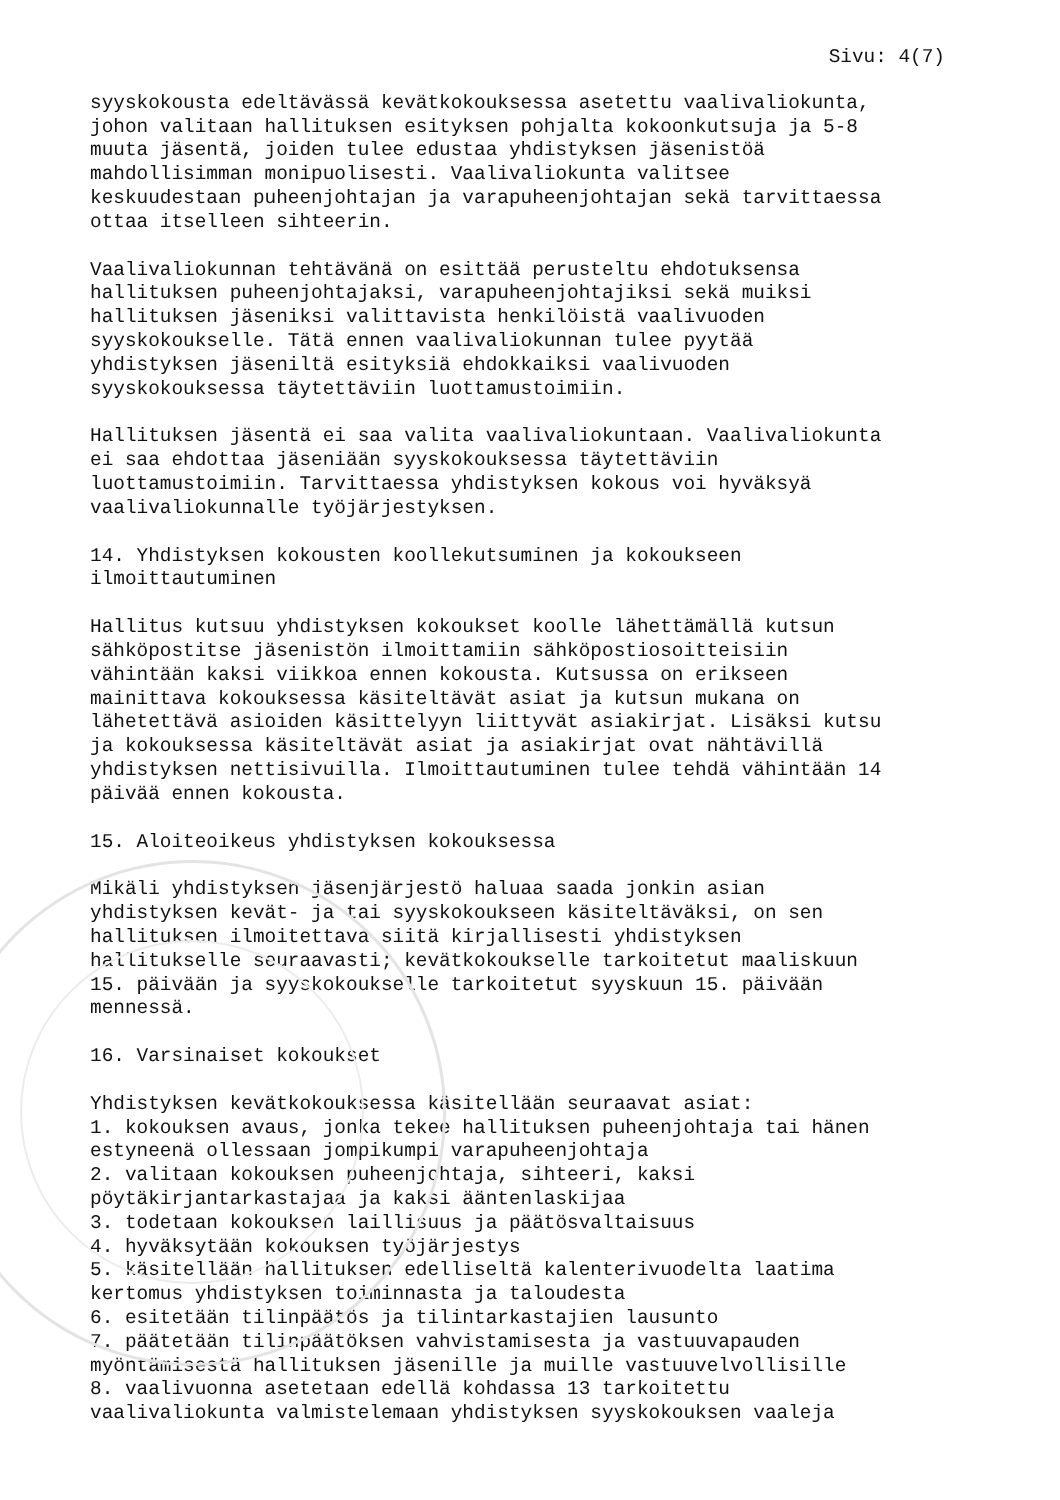Sivu: 4(7)
syyskokousta edeltävässä kevätkokouksessa asetettu vaalivaliokunta, johon valitaan hallituksen esityksen pohjalta kokoonkutsuja ja 5-8 muuta jäsentä, joiden tulee edustaa yhdistyksen jäsenistöä mahdollisimman monipuolisesti. Vaalivaliokunta valitsee keskuudestaan puheenjohtajan ja varapuheenjohtajan sekä tarvittaessa ottaa itselleen sihteerin.
Vaalivaliokunnan tehtävänä on esittää perusteltu ehdotuksensa hallituksen puheenjohtajaksi, varapuheenjohtajiksi sekä muiksi hallituksen jäseniksi valittavista henkilöistä vaalivuoden syyskokoukselle. Tätä ennen vaalivaliokunnan tulee pyytää yhdistyksen jäseniltä esityksiä ehdokkaiksi vaalivuoden syyskokouksessa täytettäviin luottamustoimiin.
Hallituksen jäsentä ei saa valita vaalivaliokuntaan. Vaalivaliokunta ei saa ehdottaa jäseniään syyskokouksessa täytettäviin luottamustoimiin. Tarvittaessa yhdistyksen kokous voi hyväksyä vaalivaliokunnalle työjärjestyksen.
14. Yhdistyksen kokousten koollekutsuminen ja kokoukseen ilmoittautuminen
Hallitus kutsuu yhdistyksen kokoukset koolle lähettämällä kutsun sähköpostitse jäsenistön ilmoittamiin sähköpostiosoitteisiin vähintään kaksi viikkoa ennen kokousta. Kutsussa on erikseen mainittava kokouksessa käsiteltävät asiat ja kutsun mukana on lähetettävä asioiden käsittelyyn liittyvät asiakirjat. Lisäksi kutsu ja kokouksessa käsiteltävät asiat ja asiakirjat ovat nähtävillä yhdistyksen nettisivuilla. Ilmoittautuminen tulee tehdä vähintään 14 päivää ennen kokousta.
15. Aloiteoikeus yhdistyksen kokouksessa
Mikäli yhdistyksen jäsenjärjestö haluaa saada jonkin asian yhdistyksen kevät- ja tai syyskokoukseen käsiteltäväksi, on sen hallituksen ilmoitettava siitä kirjallisesti yhdistyksen hallitukselle seuraavasti; kevätkokoukselle tarkoitetut maaliskuun 15. päivään ja syyskokoukselle tarkoitetut syyskuun 15. päivään mennessä.
16. Varsinaiset kokoukset
Yhdistyksen kevätkokouksessa käsitellään seuraavat asiat: 1. kokouksen avaus, jonka tekee hallituksen puheenjohtaja tai hänen estyneenä ollessaan jompikumpi varapuheenjohtaja 2. valitaan kokouksen puheenjohtaja, sihteeri, kaksi pöytäkirjantarkastajaa ja kaksi ääntenlaskijaa 3. todetaan kokouksen laillisuus ja päätösvaltaisuus 4. hyväksytään kokouksen työjärjestys 5. käsitellään hallituksen edelliseltä kalenterivuodelta laatima kertomus yhdistyksen toiminnasta ja taloudesta 6. esitetään tilinpäätös ja tilintarkastajien lausunto 7. päätetään tilinpäätöksen vahvistamisesta ja vastuuvapauden myöntämisestä hallituksen jäsenille ja muille vastuuvelvollisille 8. vaalivuonna asetetaan edellä kohdassa 13 tarkoitettu vaalivaliokunta valmistelemaan yhdistyksen syyskokouksen vaaleja